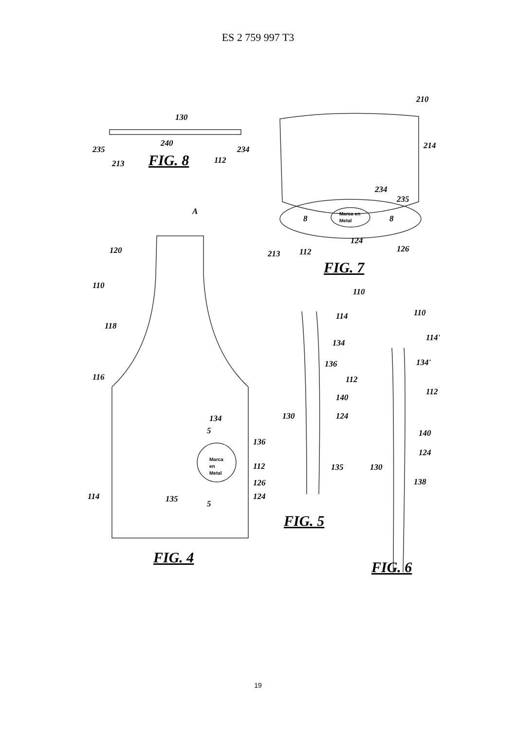ES 2 759 997 T3
130
235
234
240
213
112
FIG. 8
210
214
234
235
Marca en
Metal
8
8
213
112
124
126
FIG. 7
A
120
110
118
116
114
134
136
112
126
124
135
5
5
Marca
en
Metal
FIG. 4
110
114
134
136
112
140
124
130
135
FIG. 5
110
114'
134'
112
140
124
130
138
FIG. 6
19